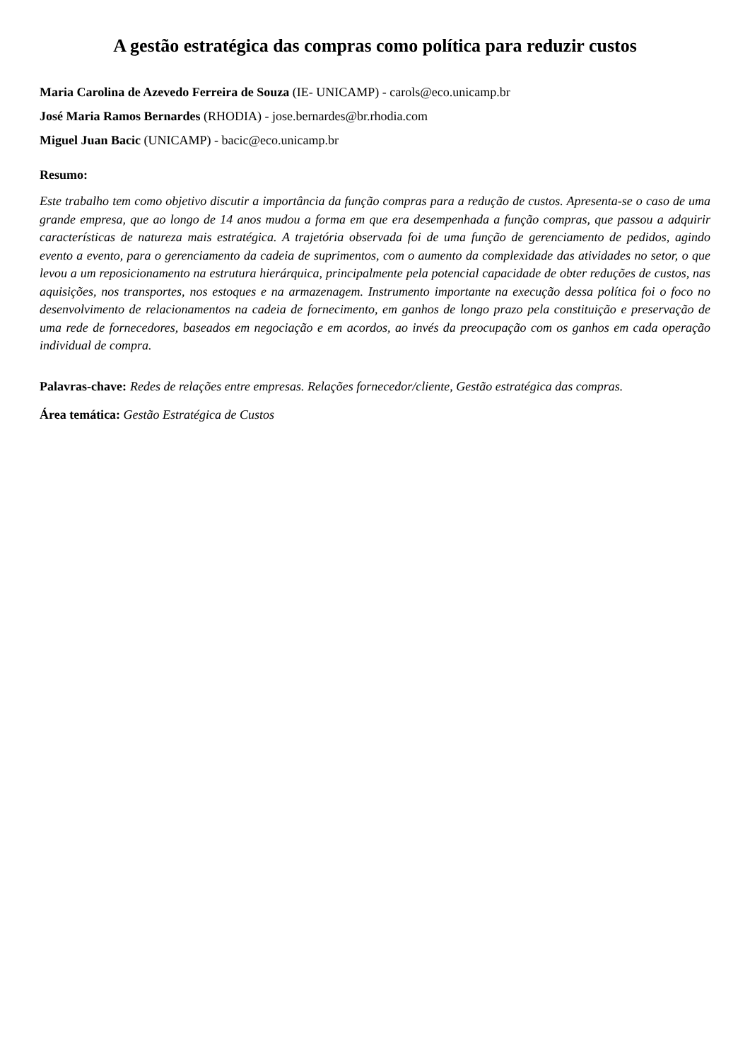A gestão estratégica das compras como política para reduzir custos
Maria Carolina de Azevedo Ferreira de Souza (IE- UNICAMP) - carols@eco.unicamp.br
José Maria Ramos Bernardes (RHODIA) - jose.bernardes@br.rhodia.com
Miguel Juan Bacic (UNICAMP) - bacic@eco.unicamp.br
Resumo:
Este trabalho tem como objetivo discutir a importância da função compras para a redução de custos. Apresenta-se o caso de uma grande empresa, que ao longo de 14 anos mudou a forma em que era desempenhada a função compras, que passou a adquirir características de natureza mais estratégica. A trajetória observada foi de uma função de gerenciamento de pedidos, agindo evento a evento, para o gerenciamento da cadeia de suprimentos, com o aumento da complexidade das atividades no setor, o que levou a um reposicionamento na estrutura hierárquica, principalmente pela potencial capacidade de obter reduções de custos, nas aquisições, nos transportes, nos estoques e na armazenagem. Instrumento importante na execução dessa política foi o foco no desenvolvimento de relacionamentos na cadeia de fornecimento, em ganhos de longo prazo pela constituição e preservação de uma rede de fornecedores, baseados em negociação e em acordos, ao invés da preocupação com os ganhos em cada operação individual de compra.
Palavras-chave: Redes de relações entre empresas. Relações fornecedor/cliente, Gestão estratégica das compras.
Área temática: Gestão Estratégica de Custos